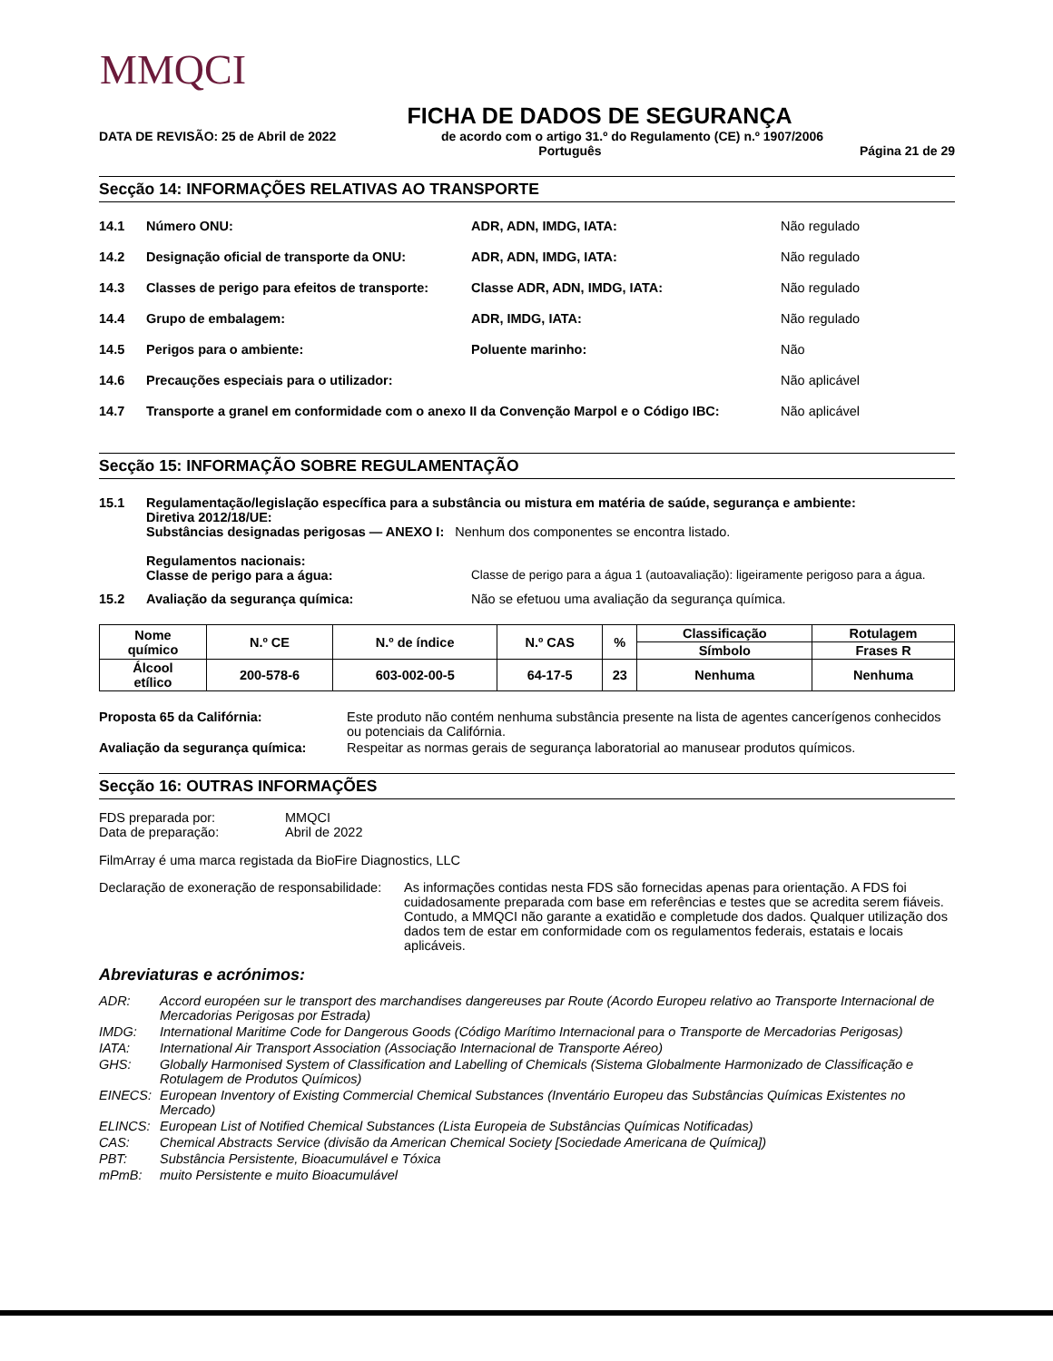MMQCI
FICHA DE DADOS DE SEGURANÇA
DATA DE REVISÃO: 25 de Abril de 2022 de acordo com o artigo 31.º do Regulamento (CE) n.º 1907/2006
Português Página 21 de 29
Secção 14: INFORMAÇÕES RELATIVAS AO TRANSPORTE
14.1 Número ONU: ADR, ADN, IMDG, IATA: Não regulado
14.2 Designação oficial de transporte da ONU: ADR, ADN, IMDG, IATA: Não regulado
14.3 Classes de perigo para efeitos de transporte: Classe ADR, ADN, IMDG, IATA: Não regulado
14.4 Grupo de embalagem: ADR, IMDG, IATA: Não regulado
14.5 Perigos para o ambiente: Poluente marinho: Não
14.6 Precauções especiais para o utilizador: Não aplicável
14.7 Transporte a granel em conformidade com o anexo II da Convenção Marpol e o Código IBC: Não aplicável
Secção 15: INFORMAÇÃO SOBRE REGULAMENTAÇÃO
15.1 Regulamentação/legislação específica para a substância ou mistura em matéria de saúde, segurança e ambiente:
Diretiva 2012/18/UE:
Substâncias designadas perigosas — ANEXO I: Nenhum dos componentes se encontra listado.
Regulamentos nacionais:
Classe de perigo para a água: Classe de perigo para a água 1 (autoavaliação): ligeiramente perigoso para a água.
15.2 Avaliação da segurança química: Não se efetuou uma avaliação da segurança química.
| Nome químico | N.º CE | N.º de índice | N.º CAS | % | Classificação | Rotulagem |
| --- | --- | --- | --- | --- | --- | --- |
| | | | | | Símbolo | Frases R |
| Álcool etílico | 200-578-6 | 603-002-00-5 | 64-17-5 | 23 | Nenhuma | Nenhuma |
Proposta 65 da Califórnia: Este produto não contém nenhuma substância presente na lista de agentes cancerígenos conhecidos ou potenciais da Califórnia.
Avaliação da segurança química: Respeitar as normas gerais de segurança laboratorial ao manusear produtos químicos.
Secção 16: OUTRAS INFORMAÇÕES
FDS preparada por: MMQCI
Data de preparação: Abril de 2022
FilmArray é uma marca registada da BioFire Diagnostics, LLC
Declaração de exoneração de responsabilidade: As informações contidas nesta FDS são fornecidas apenas para orientação. A FDS foi cuidadosamente preparada com base em referências e testes que se acredita serem fiáveis. Contudo, a MMQCI não garante a exatidão e completude dos dados. Qualquer utilização dos dados tem de estar em conformidade com os regulamentos federais, estatais e locais aplicáveis.
Abreviaturas e acrónimos:
ADR: Accord européen sur le transport des marchandises dangereuses par Route (Acordo Europeu relativo ao Transporte Internacional de Mercadorias Perigosas por Estrada)
IMDG: International Maritime Code for Dangerous Goods (Código Marítimo Internacional para o Transporte de Mercadorias Perigosas)
IATA: International Air Transport Association (Associação Internacional de Transporte Aéreo)
GHS: Globally Harmonised System of Classification and Labelling of Chemicals (Sistema Globalmente Harmonizado de Classificação e Rotulagem de Produtos Químicos)
EINECS: European Inventory of Existing Commercial Chemical Substances (Inventário Europeu das Substâncias Químicas Existentes no Mercado)
ELINCS: European List of Notified Chemical Substances (Lista Europeia de Substâncias Químicas Notificadas)
CAS: Chemical Abstracts Service (divisão da American Chemical Society [Sociedade Americana de Química])
PBT: Substância Persistente, Bioacumulável e Tóxica
mPmB: muito Persistente e muito Bioacumulável